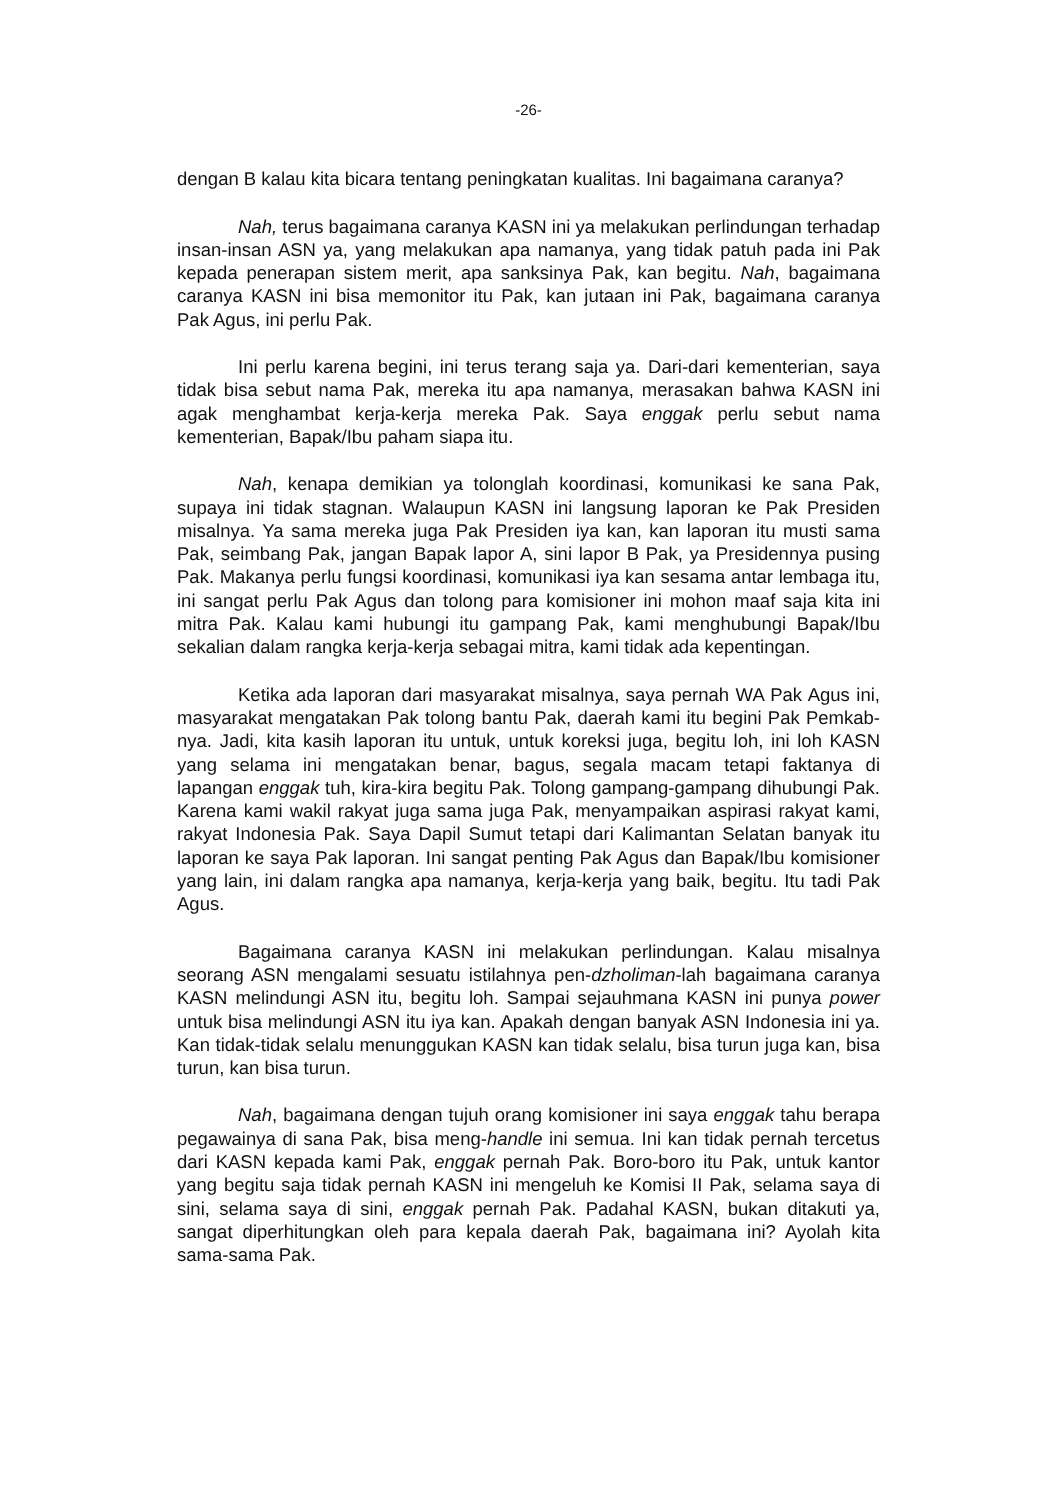-26-
dengan B kalau kita bicara tentang peningkatan kualitas. Ini bagaimana caranya?
Nah, terus bagaimana caranya KASN ini ya melakukan perlindungan terhadap insan-insan ASN ya, yang melakukan apa namanya, yang tidak patuh pada ini Pak kepada penerapan sistem merit, apa sanksinya Pak, kan begitu. Nah, bagaimana caranya KASN ini bisa memonitor itu Pak, kan jutaan ini Pak, bagaimana caranya Pak Agus, ini perlu Pak.
Ini perlu karena begini, ini terus terang saja ya. Dari-dari kementerian, saya tidak bisa sebut nama Pak, mereka itu apa namanya, merasakan bahwa KASN ini agak menghambat kerja-kerja mereka Pak. Saya enggak perlu sebut nama kementerian, Bapak/Ibu paham siapa itu.
Nah, kenapa demikian ya tolonglah koordinasi, komunikasi ke sana Pak, supaya ini tidak stagnan. Walaupun KASN ini langsung laporan ke Pak Presiden misalnya. Ya sama mereka juga Pak Presiden iya kan, kan laporan itu musti sama Pak, seimbang Pak, jangan Bapak lapor A, sini lapor B Pak, ya Presidennya pusing Pak. Makanya perlu fungsi koordinasi, komunikasi iya kan sesama antar lembaga itu, ini sangat perlu Pak Agus dan tolong para komisioner ini mohon maaf saja kita ini mitra Pak. Kalau kami hubungi itu gampang Pak, kami menghubungi Bapak/Ibu sekalian dalam rangka kerja-kerja sebagai mitra, kami tidak ada kepentingan.
Ketika ada laporan dari masyarakat misalnya, saya pernah WA Pak Agus ini, masyarakat mengatakan Pak tolong bantu Pak, daerah kami itu begini Pak Pemkab-nya. Jadi, kita kasih laporan itu untuk, untuk koreksi juga, begitu loh, ini loh KASN yang selama ini mengatakan benar, bagus, segala macam tetapi faktanya di lapangan enggak tuh, kira-kira begitu Pak. Tolong gampang-gampang dihubungi Pak. Karena kami wakil rakyat juga sama juga Pak, menyampaikan aspirasi rakyat kami, rakyat Indonesia Pak. Saya Dapil Sumut tetapi dari Kalimantan Selatan banyak itu laporan ke saya Pak laporan. Ini sangat penting Pak Agus dan Bapak/Ibu komisioner yang lain, ini dalam rangka apa namanya, kerja-kerja yang baik, begitu. Itu tadi Pak Agus.
Bagaimana caranya KASN ini melakukan perlindungan. Kalau misalnya seorang ASN mengalami sesuatu istilahnya pen-dzholiman-lah bagaimana caranya KASN melindungi ASN itu, begitu loh. Sampai sejauhmana KASN ini punya power untuk bisa melindungi ASN itu iya kan. Apakah dengan banyak ASN Indonesia ini ya. Kan tidak-tidak selalu menunggukan KASN kan tidak selalu, bisa turun juga kan, bisa turun, kan bisa turun.
Nah, bagaimana dengan tujuh orang komisioner ini saya enggak tahu berapa pegawainya di sana Pak, bisa meng-handle ini semua. Ini kan tidak pernah tercetus dari KASN kepada kami Pak, enggak pernah Pak. Boro-boro itu Pak, untuk kantor yang begitu saja tidak pernah KASN ini mengeluh ke Komisi II Pak, selama saya di sini, selama saya di sini, enggak pernah Pak. Padahal KASN, bukan ditakuti ya, sangat diperhitungkan oleh para kepala daerah Pak, bagaimana ini? Ayolah kita sama-sama Pak.